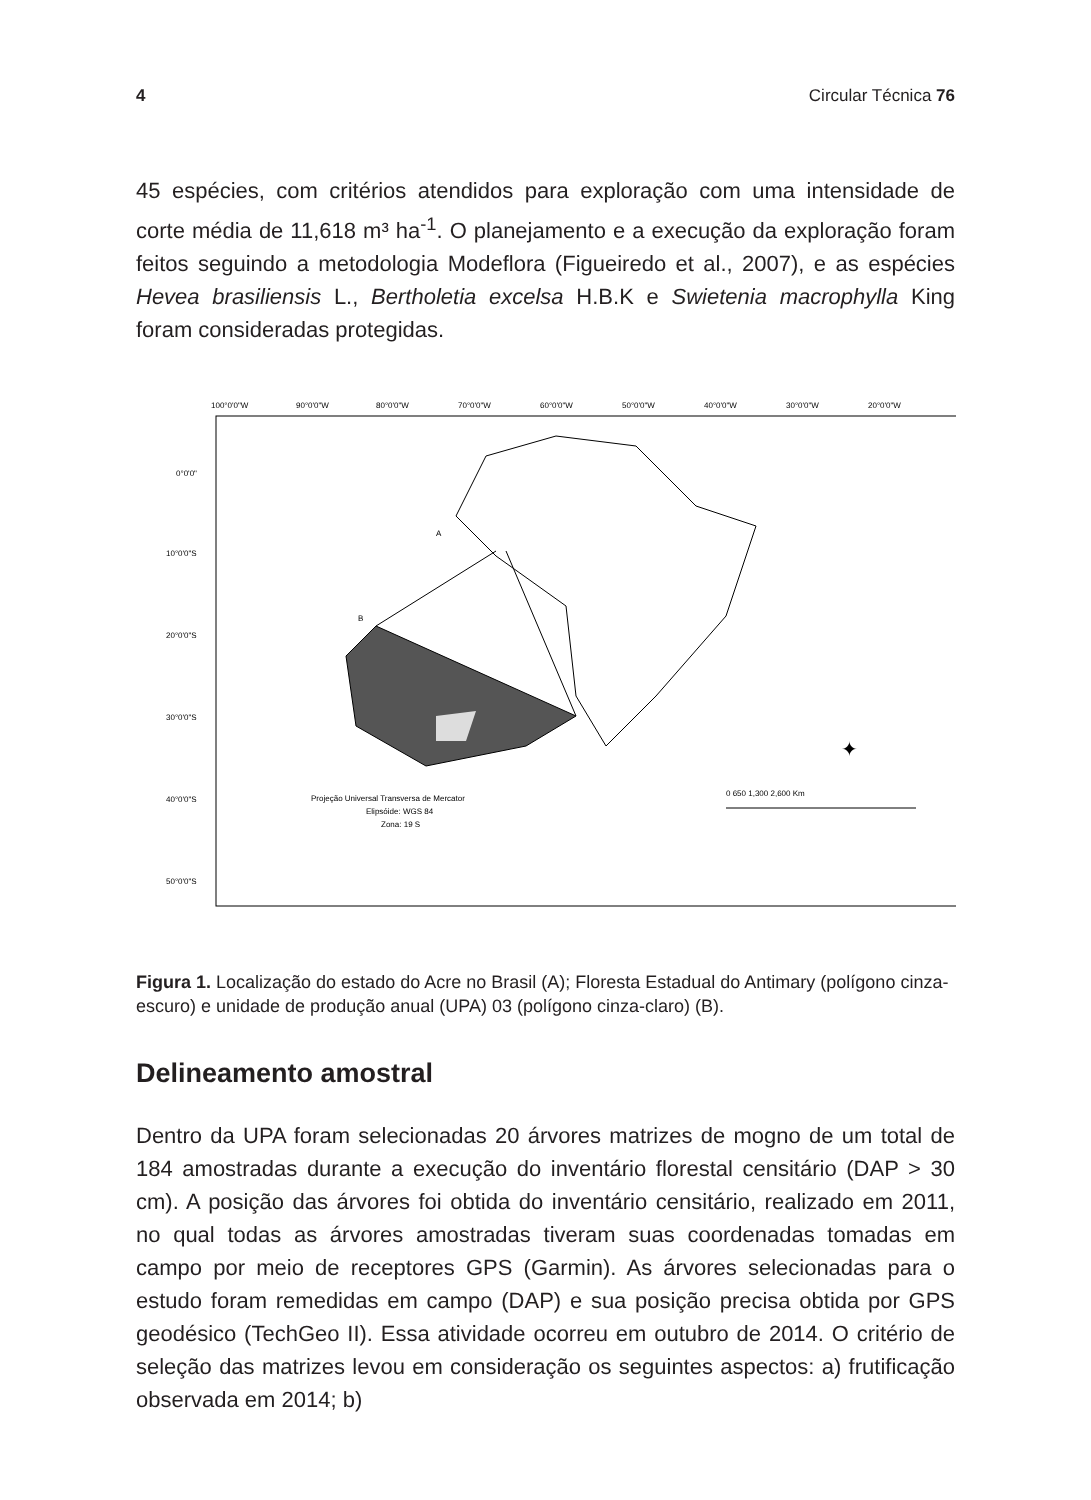4 Circular Técnica 76
45 espécies, com critérios atendidos para exploração com uma intensidade de corte média de 11,618 m³ ha<sup>-1</sup>. O planejamento e a execução da exploração foram feitos seguindo a metodologia Modeflora (Figueiredo et al., 2007), e as espécies Hevea brasiliensis L., Bertholetia excelsa H.B.K e Swietenia macrophylla King foram consideradas protegidas.
100°0'0"W
90°0'0"W
80°0'0"W
70°0'0"W
60°0'0"W
50°0'0"W
40°0'0"W
30°0'0"W
20°0'0"W
0°0'0"
10°0'0"S
20°0'0"S
30°0'0"S
40°0'0"S
50°0'0"S
A
B
Projeção Universal Transversa de Mercator
Elipsóide: WGS 84
Zona: 19 S
0 650 1,300 2,600 Km
✦
Figura 1. Localização do estado do Acre no Brasil (A); Floresta Estadual do Antimary (polígono cinza-escuro) e unidade de produção anual (UPA) 03 (polígono cinza-claro) (B).
Delineamento amostral
Dentro da UPA foram selecionadas 20 árvores matrizes de mogno de um total de 184 amostradas durante a execução do inventário florestal censitário (DAP > 30 cm). A posição das árvores foi obtida do inventário censitário, realizado em 2011, no qual todas as árvores amostradas tiveram suas coordenadas tomadas em campo por meio de receptores GPS (Garmin). As árvores selecionadas para o estudo foram remedidas em campo (DAP) e sua posição precisa obtida por GPS geodésico (TechGeo II). Essa atividade ocorreu em outubro de 2014. O critério de seleção das matrizes levou em consideração os seguintes aspectos: a) frutificação observada em 2014; b)